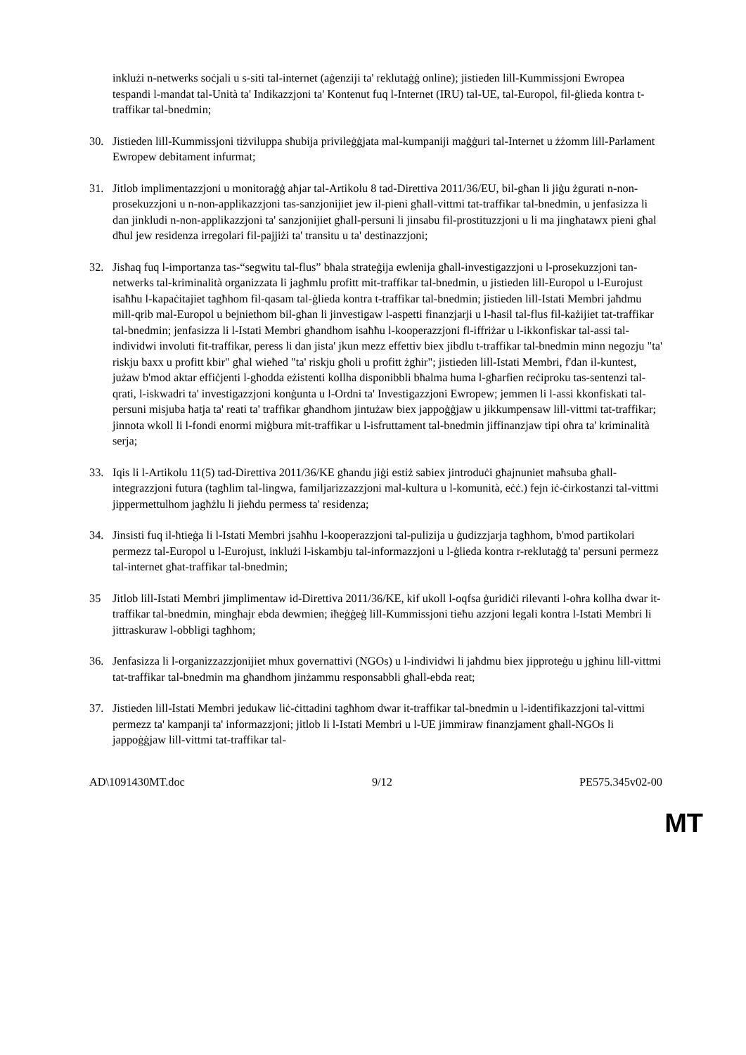inklużi n-netwerks soċjali u s-siti tal-internet (aġenziji ta' reklutaġġ online); jistieden lill-Kummissjoni Ewropea tespandi l-mandat tal-Unità ta' Indikazzjoni ta' Kontenut fuq l-Internet (IRU) tal-UE, tal-Europol, fil-ġlieda kontra t-traffikar tal-bnedmin;
30. Jistieden lill-Kummissjoni tiżviluppa sħubija privileġġjata mal-kumpaniji maġġuri tal-Internet u żżomm lill-Parlament Ewropew debitament infurmat;
31. Jitlob implimentazzjoni u monitoraġġ aħjar tal-Artikolu 8 tad-Direttiva 2011/36/EU, bil-għan li jiġu żgurati n-non-prosekuzzjoni u n-non-applikazzjoni tas-sanzjonijiet jew il-pieni għall-vittmi tat-traffikar tal-bnedmin, u jenfasizza li dan jinkludi n-non-applikazzjoni ta' sanzjonijiet għall-persuni li jinsabu fil-prostituzzjoni u li ma jingħatawx pieni għal dħul jew residenza irregolari fil-pajjiżi ta' transitu u ta' destinazzjoni;
32. Jisħaq fuq l-importanza tas-“segwitu tal-flus” bħala strateġija ewlenija għall-investigazzjoni u l-prosekuzzjoni tan-netwerks tal-kriminalità organizzata li jagħmlu profitt mit-traffikar tal-bnedmin, u jistieden lill-Europol u l-Eurojust isaħħu l-kapaċitajiet tagħhom fil-qasam tal-ġlieda kontra t-traffikar tal-bnedmin; jistieden lill-Istati Membri jaħdmu mill-qrib mal-Europol u bejniethom bil-għan li jinvestigaw l-aspetti finanzjarji u l-ħasil tal-flus fil-każijiet tat-traffikar tal-bnedmin; jenfasizza li l-Istati Membri għandhom isaħħu l-kooperazzjoni fl-iffriżar u l-ikkonfiskar tal-assi tal-individwi involuti fit-traffikar, peress li dan jista' jkun mezz effettiv biex jibdlu t-traffikar tal-bnedmin minn negozju "ta' riskju baxx u profitt kbir" għal wieħed "ta' riskju għoli u profitt żgħir"; jistieden lill-Istati Membri, f'dan il-kuntest, jużaw b'mod aktar effiċjenti l-għodda eżistenti kollha disponibbli bħalma huma l-għarfien reċiproku tas-sentenzi tal-qrati, l-iskwadri ta' investigazzjoni konġunta u l-Ordni ta' Investigazzjoni Ewropew; jemmen li l-assi kkonfiskati tal-persuni misjuba ħatja ta' reati ta' traffikar għandhom jintużaw biex jappoġġjaw u jikkumpensaw lill-vittmi tat-traffikar; jinnota wkoll li l-fondi enormi miġbura mit-traffikar u l-isfruttament tal-bnedmin jiffinanzjaw tipi oħra ta' kriminalità serja;
33. Iqis li l-Artikolu 11(5) tad-Direttiva 2011/36/KE għandu jiġi estiż sabiex jintroduċi għajnuniet maħsuba għall-integrazzjoni futura (tagħlim tal-lingwa, familjarizzazzjoni mal-kultura u l-komunità, eċċ.) fejn iċ-ċirkostanzi tal-vittmi jippermettulhom jagħżlu li jieħdu permess ta' residenza;
34. Jinsisti fuq il-ħtieġa li l-Istati Membri jsaħħu l-kooperazzjoni tal-pulizija u ġudizzjarja tagħhom, b'mod partikolari permezz tal-Europol u l-Eurojust, inklużi l-iskambju tal-informazzjoni u l-ġlieda kontra r-reklutaġġ ta' persuni permezz tal-internet għat-traffikar tal-bnedmin;
35 Jitlob lill-Istati Membri jimplimentaw id-Direttiva 2011/36/KE, kif ukoll l-oqfsa ġuridiċi rilevanti l-oħra kollha dwar it-traffikar tal-bnedmin, mingħajr ebda dewmien; iħeġġeġ lill-Kummissjoni tieħu azzjoni legali kontra l-Istati Membri li jittraskuraw l-obbligi tagħhom;
36. Jenfasizza li l-organizzazzjonijiet mhux governattivi (NGOs) u l-individwi li jaħdmu biex jipproteġu u jgħinu lill-vittmi tat-traffikar tal-bnedmin ma għandhom jinżammu responsabbli għall-ebda reat;
37. Jistieden lill-Istati Membri jedukaw liċ-ċittadini tagħhom dwar it-traffikar tal-bnedmin u l-identifikazzjoni tal-vittmi permezz ta' kampanji ta' informazzjoni; jitlob li l-Istati Membri u l-UE jimmiraw finanzjament għall-NGOs li jappoġġjaw lill-vittmi tat-traffikar tal-
AD\1091430MT.doc 9/12 PE575.345v02-00
MT